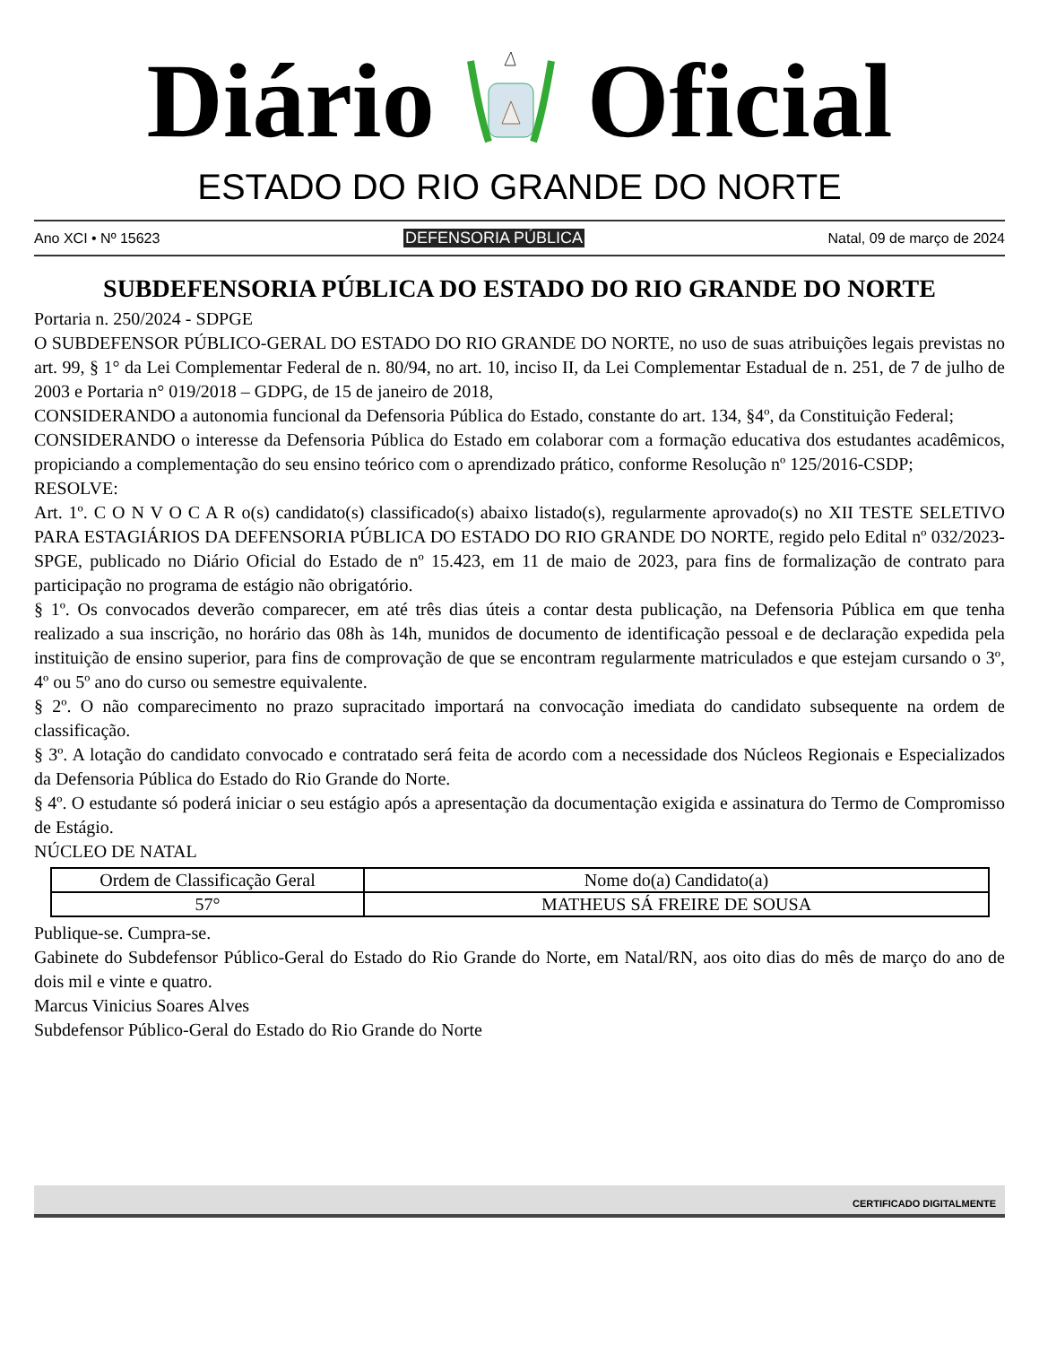Diário Oficial
ESTADO DO RIO GRANDE DO NORTE
Ano XCI • Nº 15623 DEFENSORIA PÚBLICA Natal, 09 de março de 2024
SUBDEFENSORIA PÚBLICA DO ESTADO DO RIO GRANDE DO NORTE
Portaria n. 250/2024 - SDPGE
O SUBDEFENSOR PÚBLICO-GERAL DO ESTADO DO RIO GRANDE DO NORTE, no uso de suas atribuições legais previstas no art. 99, § 1° da Lei Complementar Federal de n. 80/94, no art. 10, inciso II, da Lei Complementar Estadual de n. 251, de 7 de julho de 2003 e Portaria n° 019/2018 – GDPG, de 15 de janeiro de 2018,
CONSIDERANDO a autonomia funcional da Defensoria Pública do Estado, constante do art. 134, §4º, da Constituição Federal;
CONSIDERANDO o interesse da Defensoria Pública do Estado em colaborar com a formação educativa dos estudantes acadêmicos, propiciando a complementação do seu ensino teórico com o aprendizado prático, conforme Resolução nº 125/2016-CSDP;
RESOLVE:
Art. 1º. C O N V O C A R o(s) candidato(s) classificado(s) abaixo listado(s), regularmente aprovado(s) no XII TESTE SELETIVO PARA ESTAGIÁRIOS DA DEFENSORIA PÚBLICA DO ESTADO DO RIO GRANDE DO NORTE, regido pelo Edital nº 032/2023- SPGE, publicado no Diário Oficial do Estado de nº 15.423, em 11 de maio de 2023, para fins de formalização de contrato para participação no programa de estágio não obrigatório.
§ 1º. Os convocados deverão comparecer, em até três dias úteis a contar desta publicação, na Defensoria Pública em que tenha realizado a sua inscrição, no horário das 08h às 14h, munidos de documento de identificação pessoal e de declaração expedida pela instituição de ensino superior, para fins de comprovação de que se encontram regularmente matriculados e que estejam cursando o 3º, 4º ou 5º ano do curso ou semestre equivalente.
§ 2º. O não comparecimento no prazo supracitado importará na convocação imediata do candidato subsequente na ordem de classificação.
§ 3º. A lotação do candidato convocado e contratado será feita de acordo com a necessidade dos Núcleos Regionais e Especializados da Defensoria Pública do Estado do Rio Grande do Norte.
§ 4º. O estudante só poderá iniciar o seu estágio após a apresentação da documentação exigida e assinatura do Termo de Compromisso de Estágio.
NÚCLEO DE NATAL
| Ordem de Classificação Geral | Nome do(a) Candidato(a) |
| --- | --- |
| 57° | MATHEUS SÁ FREIRE DE SOUSA |
Publique-se. Cumpra-se.
Gabinete do Subdefensor Público-Geral do Estado do Rio Grande do Norte, em Natal/RN, aos oito dias do mês de março do ano de dois mil e vinte e quatro.
Marcus Vinicius Soares Alves
Subdefensor Público-Geral do Estado do Rio Grande do Norte
CERTIFICADO DIGITALMENTE